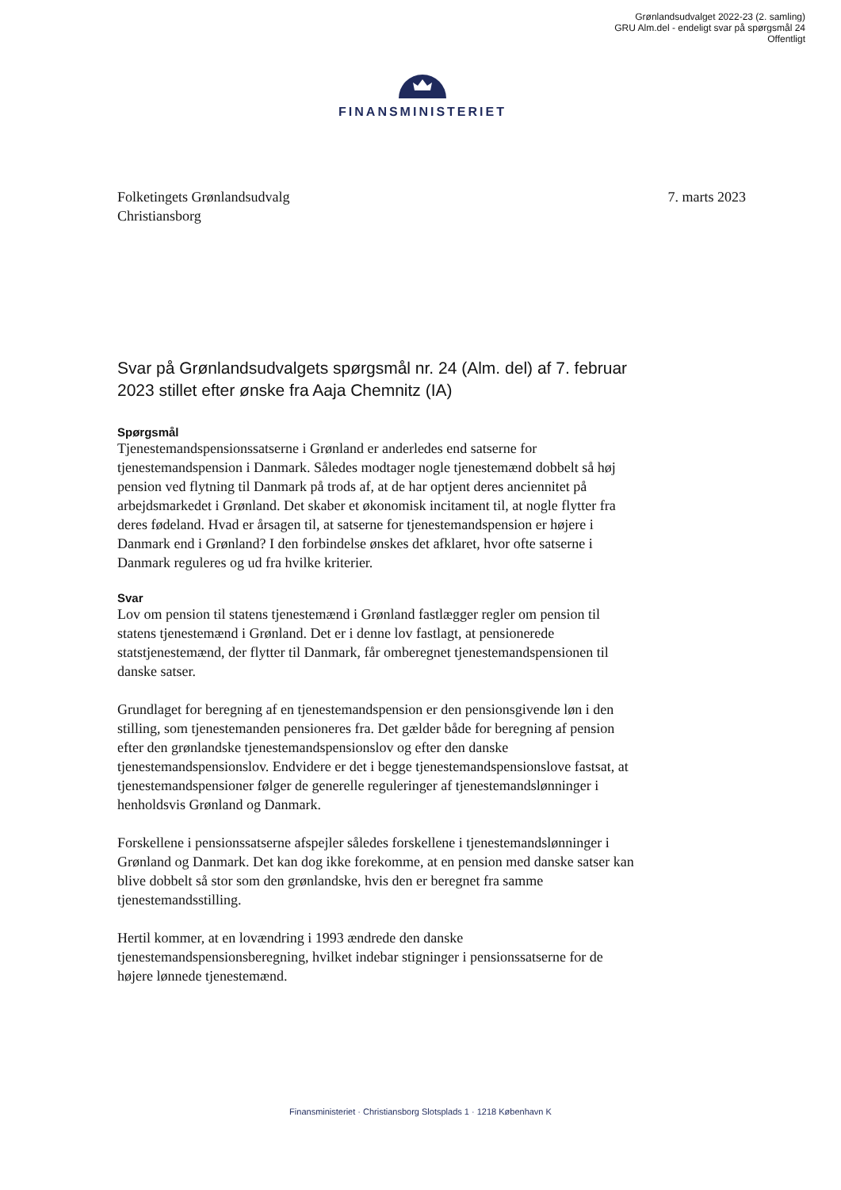Grønlandsudvalget 2022-23 (2. samling)
GRU Alm.del - endeligt svar på spørgsmål 24
Offentligt
FINANSMINISTERIET
Folketingets Grønlandsudvalg
Christiansborg
7. marts 2023
Svar på Grønlandsudvalgets spørgsmål nr. 24 (Alm. del) af 7. februar 2023 stillet efter ønske fra Aaja Chemnitz (IA)
Spørgsmål
Tjenestemandspensionssatserne i Grønland er anderledes end satserne for tjenestemandspension i Danmark. Således modtager nogle tjenestemænd dobbelt så høj pension ved flytning til Danmark på trods af, at de har optjent deres anciennitet på arbejdsmarkedet i Grønland. Det skaber et økonomisk incitament til, at nogle flytter fra deres fødeland. Hvad er årsagen til, at satserne for tjenestemandspension er højere i Danmark end i Grønland? I den forbindelse ønskes det afklaret, hvor ofte satserne i Danmark reguleres og ud fra hvilke kriterier.
Svar
Lov om pension til statens tjenestemænd i Grønland fastlægger regler om pension til statens tjenestemænd i Grønland. Det er i denne lov fastlagt, at pensionerede statstjenestemænd, der flytter til Danmark, får omberegnet tjenestemandspensionen til danske satser.
Grundlaget for beregning af en tjenestemandspension er den pensionsgivende løn i den stilling, som tjenestemanden pensioneres fra. Det gælder både for beregning af pension efter den grønlandske tjenestemandspensionslov og efter den danske tjenestemandspensionslov. Endvidere er det i begge tjenestemandspensionslove fastsat, at tjenestemandspensioner følger de generelle reguleringer af tjenestemandslønninger i henholdsvis Grønland og Danmark.
Forskellene i pensionssatserne afspejler således forskellene i tjenestemandslønninger i Grønland og Danmark. Det kan dog ikke forekomme, at en pension med danske satser kan blive dobbelt så stor som den grønlandske, hvis den er beregnet fra samme tjenestemandsstilling.
Hertil kommer, at en lovændring i 1993 ændrede den danske tjenestemandspensionsberegning, hvilket indebar stigninger i pensionssatserne for de højere lønnede tjenestemænd.
Finansministeriet · Christiansborg Slotsplads 1 · 1218 København K